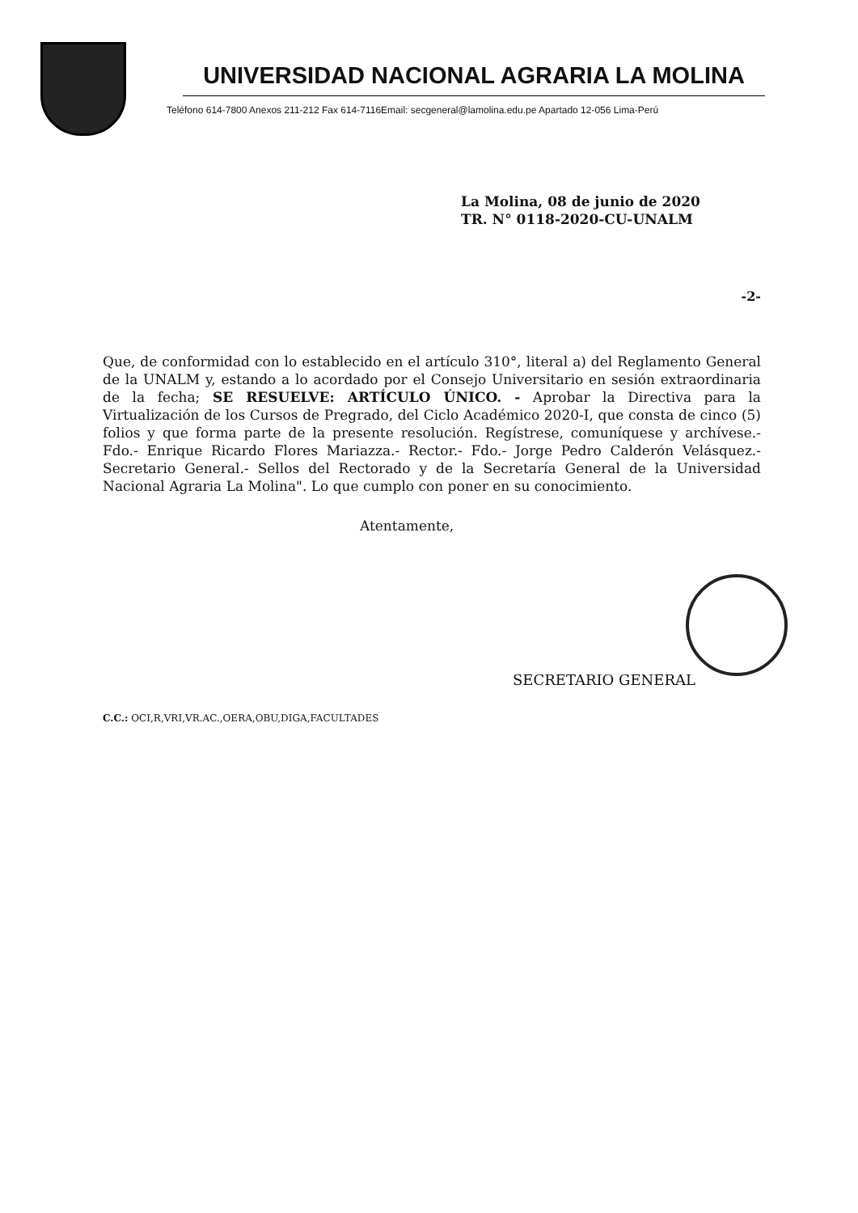UNIVERSIDAD NACIONAL AGRARIA LA MOLINA
Teléfono 614-7800 Anexos 211-212 Fax 614-7116Email: secgeneral@lamolina.edu.pe Apartado 12-056 Lima-Perú
La Molina, 08 de junio de 2020
TR. N° 0118-2020-CU-UNALM
-2-
Que, de conformidad con lo establecido en el artículo 310°, literal a) del Reglamento General de la UNALM y, estando a lo acordado por el Consejo Universitario en sesión extraordinaria de la fecha; SE RESUELVE: ARTÍCULO ÚNICO. - Aprobar la Directiva para la Virtualización de los Cursos de Pregrado, del Ciclo Académico 2020-I, que consta de cinco (5) folios y que forma parte de la presente resolución. Regístrese, comuníquese y archívese.- Fdo.- Enrique Ricardo Flores Mariazza.- Rector.- Fdo.- Jorge Pedro Calderón Velásquez.- Secretario General.- Sellos del Rectorado y de la Secretaría General de la Universidad Nacional Agraria La Molina". Lo que cumplo con poner en su conocimiento.
Atentamente,
SECRETARIO GENERAL
C.C.: OCI,R,VRI,VR.AC.,OERA,OBU,DIGA,FACULTADES